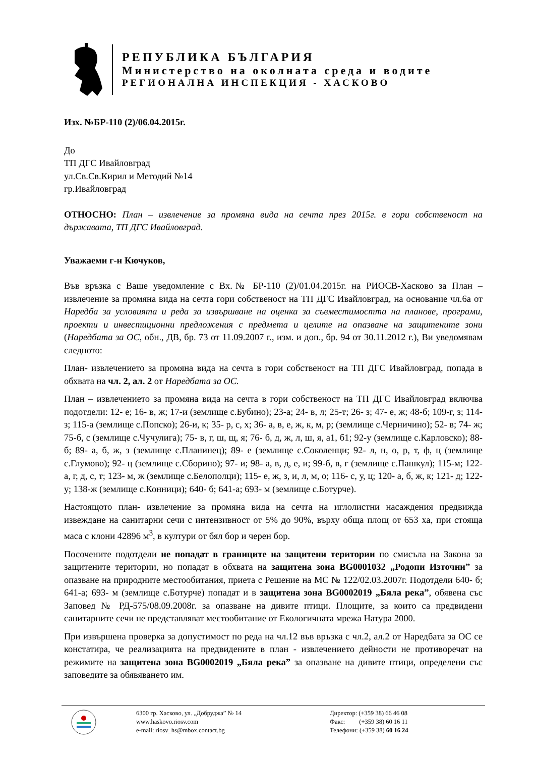РЕПУБЛИКА БЪЛГАРИЯ
Министерство на околната среда и водите
РЕГИОНАЛНА ИНСПЕКЦИЯ - ХАСКОВО
Изх. №БР-110 (2)/06.04.2015г.
До
ТП ДГС Ивайловград
ул.Св.Св.Кирил и Методий №14
гр.Ивайловград
ОТНОСНО: План – извлечение за промяна вида на сечта през 2015г. в гори собственост на държавата, ТП ДГС Ивайловград.
Уважаеми г-н Кючуков,
Във връзка с Ваше уведомление с Вх.№ БР-110 (2)/01.04.2015г. на РИОСВ-Хасково за План – извлечение за промяна вида на сечта гори собственост на ТП ДГС Ивайловград, на основание чл.6а от Наредба за условията и реда за извършване на оценка за съвместимостта на планове, програми, проекти и инвестиционни предложения с предмета и целите на опазване на защитените зони (Наредбата за ОС, обн., ДВ, бр. 73 от 11.09.2007 г., изм. и доп., бр. 94 от 30.11.2012 г.), Ви уведомявам следното:
План- извлечението за промяна вида на сечта в гори собственост на ТП ДГС Ивайловград, попада в обхвата на чл. 2, ал. 2 от Наредбата за ОС.
План – извлечението за промяна вида на сечта в гори собственост на ТП ДГС Ивайловград включва подотдели: 12- е; 16- в, ж; 17-и (землище с.Бубино); 23-а; 24- в, л; 25-т; 26- з; 47- е, ж; 48-б; 109-г, з; 114- з; 115-а (землище с.Попско); 26-и, к; 35- р, с, х; 36- а, в, е, ж, к, м, р; (землище с.Черничино); 52- в; 74- ж; 75-б, с (землище с.Чучулига); 75- в, г, ш, щ, я; 76- б, д, ж, л, ш, я, а1, б1; 92-у (землище с.Карловско); 88-б; 89- а, б, ж, з (землище с.Планинец); 89- е (землище с.Соколенци; 92- л, н, о, р, т, ф, ц (землище с.Глумово); 92- ц (землище с.Сборино); 97- и; 98- а, в, д, е, и; 99-б, в, г (землище с.Пашкул); 115-м; 122-а, г, д, с, т; 123- м, ж (землище с.Белополци); 115- е, ж, з, и, л, м, о; 116- с, у, ц; 120- а, б, ж, к; 121- д; 122-у; 138-ж (землище с.Конници); 640- б; 641-а; 693- м (землище с.Ботурче).
Настоящото план- извлечение за промяна вида на сечта на иглолистни насаждения предвижда извеждане на санитарни сечи с интензивност от 5% до 90%, върху обща площ от 653 ха, при стояща маса с клони 42896 м<sup>3</sup>, в култури от бял бор и черен бор.
Посочените подотдели не попадат в границите на защитени територии по смисъла на Закона за защитените територии, но попадат в обхвата на защитена зона BG0001032 „Родопи Източни” за опазване на природните местообитания, приета с Решение на МС № 122/02.03.2007г. Подотдели 640- б; 641-а; 693- м (землище с.Ботурче) попадат и в защитена зона BG0002019 „Бяла река”, обявена със Заповед № РД-575/08.09.2008г. за опазване на дивите птици. Площите, за които са предвидени санитарните сечи не представляват местообитание от Екологичната мрежа Натура 2000.
При извършена проверка за допустимост по реда на чл.12 във връзка с чл.2, ал.2 от Наредбата за ОС се констатира, че реализацията на предвидените в план - извлечението дейности не противоречат на режимите на защитена зона BG0002019 „Бяла река” за опазване на дивите птици, определени със заповедите за обявяването им.
6300 гр. Хасково, ул. „Добруджа” № 14
www.haskovo.riosv.com
e-mail: riosv_hs@mbox.contact.bg
Директор: (+359 38) 66 46 08
Факс: (+359 38) 60 16 11
Телефони: (+359 38) 60 16 24